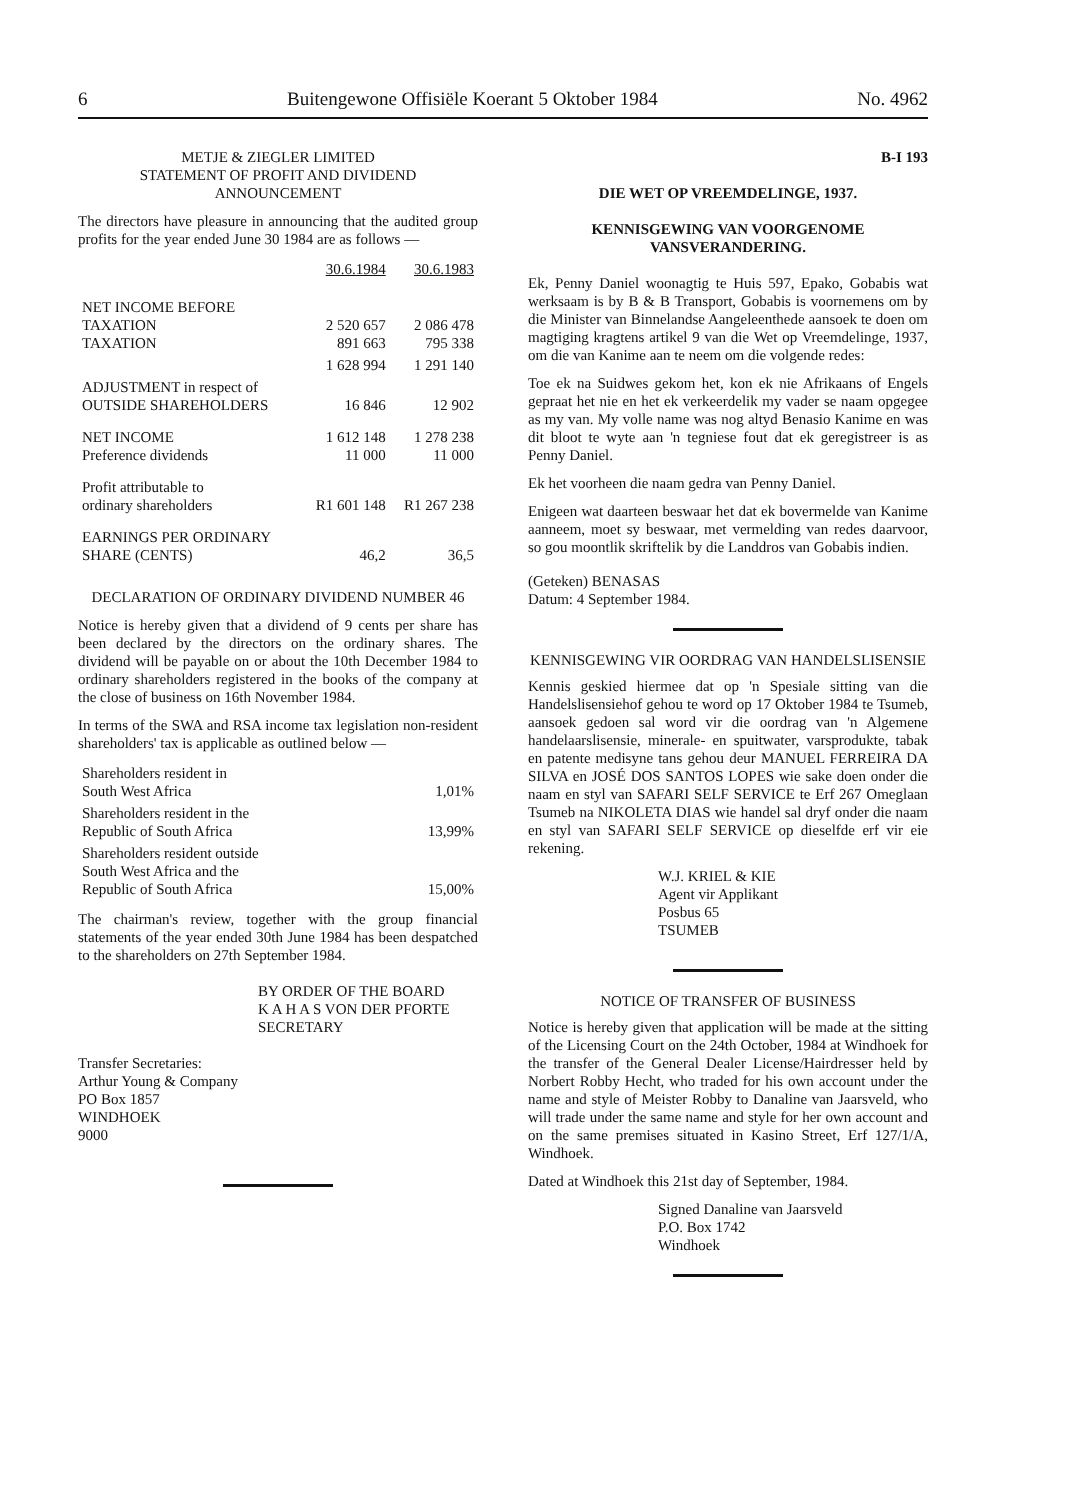6 Buitengewone Offisiële Koerant 5 Oktober 1984 No. 4962
METJE & ZIEGLER LIMITED
STATEMENT OF PROFIT AND DIVIDEND ANNOUNCEMENT
The directors have pleasure in announcing that the audited group profits for the year ended June 30 1984 are as follows —
| | 30.6.1984 | 30.6.1983 |
| --- | --- | --- |
| NET INCOME BEFORE TAXATION TAXATION | 2 520 657 891 663 | 2 086 478 795 338 |
| | 1 628 994 | 1 291 140 |
| ADJUSTMENT in respect of OUTSIDE SHAREHOLDERS | 16 846 | 12 902 |
| NET INCOME Preference dividends | 1 612 148 11 000 | 1 278 238 11 000 |
| Profit attributable to ordinary shareholders | R1 601 148 | R1 267 238 |
| EARNINGS PER ORDINARY SHARE (CENTS) | 46,2 | 36,5 |
DECLARATION OF ORDINARY DIVIDEND NUMBER 46
Notice is hereby given that a dividend of 9 cents per share has been declared by the directors on the ordinary shares. The dividend will be payable on or about the 10th December 1984 to ordinary shareholders registered in the books of the company at the close of business on 16th November 1984.
In terms of the SWA and RSA income tax legislation non-resident shareholders' tax is applicable as outlined below —
| Shareholders resident in South West Africa | 1,01% |
| Shareholders resident in the Republic of South Africa | 13,99% |
| Shareholders resident outside South West Africa and the Republic of South Africa | 15,00% |
The chairman's review, together with the group financial statements of the year ended 30th June 1984 has been despatched to the shareholders on 27th September 1984.
BY ORDER OF THE BOARD
K A H A S VON DER PFORTE
SECRETARY
Transfer Secretaries:
Arthur Young & Company
PO Box 1857
WINDHOEK
9000
B-I 193
DIE WET OP VREEMDELINGE, 1937.
KENNISGEWING VAN VOORGENOME VANSVERANDERING.
Ek, Penny Daniel woonagtig te Huis 597, Epako, Gobabis wat werksaam is by B & B Transport, Gobabis is voornemens om by die Minister van Binnelandse Aangeleenthede aansoek te doen om magtiging kragtens artikel 9 van die Wet op Vreemdelinge, 1937, om die van Kanime aan te neem om die volgende redes:
Toe ek na Suidwes gekom het, kon ek nie Afrikaans of Engels gepraat het nie en het ek verkeerdelik my vader se naam opgegee as my van. My volle name was nog altyd Benasio Kanime en was dit bloot te wyte aan 'n tegniese fout dat ek geregistreer is as Penny Daniel.
Ek het voorheen die naam gedra van Penny Daniel.
Enigeen wat daarteen beswaar het dat ek bovermelde van Kanime aanneem, moet sy beswaar, met vermelding van redes daarvoor, so gou moontlik skriftelik by die Landdros van Gobabis indien.
(Geteken) BENASAS
Datum: 4 September 1984.
KENNISGEWING VIR OORDRAG VAN HANDELSLISENSIE
Kennis geskied hiermee dat op 'n Spesiale sitting van die Handelslisensiehof gehou te word op 17 Oktober 1984 te Tsumeb, aansoek gedoen sal word vir die oordrag van 'n Algemene handelaarslisensie, minerale- en spuitwater, varsprodukte, tabak en patente medisyne tans gehou deur MANUEL FERREIRA DA SILVA en JOSÉ DOS SANTOS LOPES wie sake doen onder die naam en styl van SAFARI SELF SERVICE te Erf 267 Omeglaan Tsumeb na NIKOLETA DIAS wie handel sal dryf onder die naam en styl van SAFARI SELF SERVICE op dieselfde erf vir eie rekening.
W.J. KRIEL & KIE
Agent vir Applikant
Posbus 65
TSUMEB
NOTICE OF TRANSFER OF BUSINESS
Notice is hereby given that application will be made at the sitting of the Licensing Court on the 24th October, 1984 at Windhoek for the transfer of the General Dealer License/Hairdresser held by Norbert Robby Hecht, who traded for his own account under the name and style of Meister Robby to Danaline van Jaarsveld, who will trade under the same name and style for her own account and on the same premises situated in Kasino Street, Erf 127/1/A, Windhoek.
Dated at Windhoek this 21st day of September, 1984.
Signed Danaline van Jaarsveld
P.O. Box 1742
Windhoek